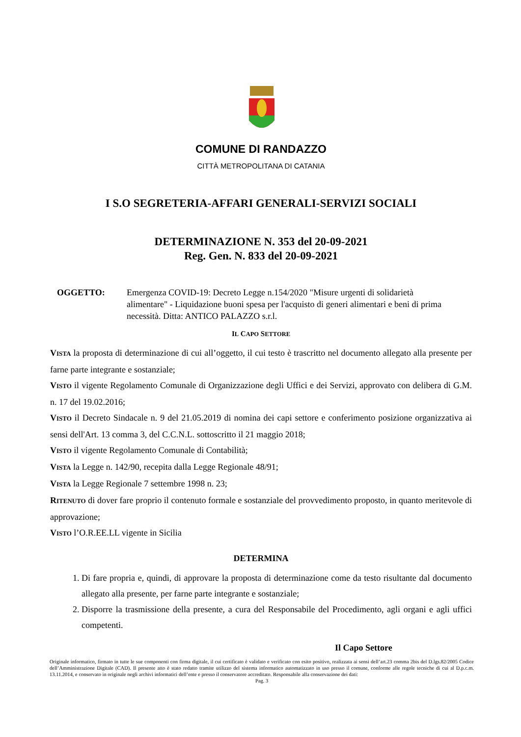COMUNE DI RANDAZZO
CITTÀ METROPOLITANA DI CATANIA
I S.O SEGRETERIA-AFFARI GENERALI-SERVIZI SOCIALI
DETERMINAZIONE N. 353 del 20-09-2021
Reg. Gen. N. 833 del 20-09-2021
OGGETTO: Emergenza COVID-19: Decreto Legge n.154/2020 "Misure urgenti di solidarietà alimentare" - Liquidazione buoni spesa per l'acquisto di generi alimentari e beni di prima necessità. Ditta: ANTICO PALAZZO s.r.l.
IL CAPO SETTORE
VISTA la proposta di determinazione di cui all’oggetto, il cui testo è trascritto nel documento allegato alla presente per farne parte integrante e sostanziale;
VISTO il vigente Regolamento Comunale di Organizzazione degli Uffici e dei Servizi, approvato con delibera di G.M. n. 17 del 19.02.2016;
VISTO il Decreto Sindacale n. 9 del 21.05.2019 di nomina dei capi settore e conferimento posizione organizzativa ai sensi dell'Art. 13 comma 3, del C.C.N.L. sottoscritto il 21 maggio 2018;
VISTO il vigente Regolamento Comunale di Contabilità;
VISTA la Legge n. 142/90, recepita dalla Legge Regionale 48/91;
VISTA la Legge Regionale 7 settembre 1998 n. 23;
RITENUTO di dover fare proprio il contenuto formale e sostanziale del provvedimento proposto, in quanto meritevole di approvazione;
VISTO l’O.R.EE.LL vigente in Sicilia
DETERMINA
1. Di fare propria e, quindi, di approvare la proposta di determinazione come da testo risultante dal documento allegato alla presente, per farne parte integrante e sostanziale;
2. Disporre la trasmissione della presente, a cura del Responsabile del Procedimento, agli organi e agli uffici competenti.
Il Capo Settore
Originale informatico, firmato in tutte le sue componenti con firma digitale, il cui certificato è validato e verificato con esito positivo, realizzata ai sensi dell’art.23 comma 2bis del D.lgs.82/2005 Codice dell’Amministrazione Digitale (CAD). Il presente atto è stato redatto tramite utilizzo del sistema informatico automatizzato in uso presso il comune, conforme alle regole tecniche di cui al D.p.c.m. 13.11.2014, e conservato in originale negli archivi informatici dell’ente e presso il conservatore accreditato. Responsabile alla conservazione dei dati:
Pag. 3